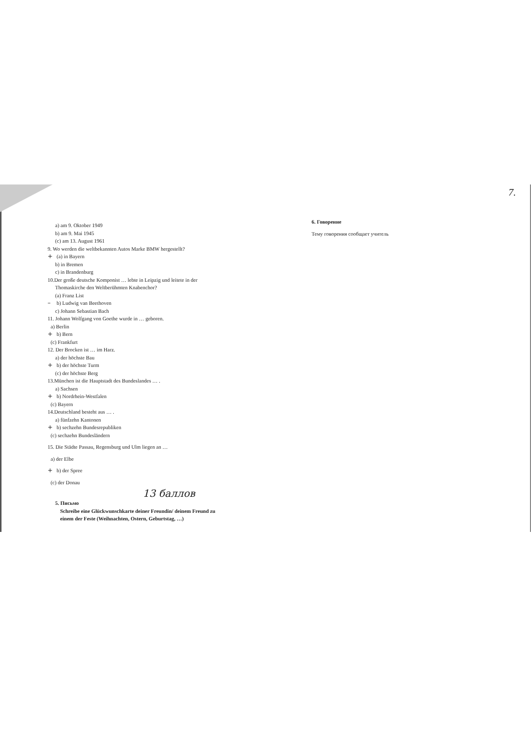a) am 9. Oktober 1949
b) am 9. Mai 1945
(c) am 13. August 1961
9. Wo werden die weltbekannten Autos Marke BMW hergestellt?
+ (a) in Bayern
b) in Bremen
c) in Brandenburg
10.Der große deutsche Komponist … lebte in Leipzig und leitete in der
Thomaskirche den Weltberühmten Knabenchor?
(a) Franz List
– b) Ludwig van Beethoven
c) Johann Sebastian Bach
11. Johann Wolfgang von Goethe wurde in … geboren.
a) Berlin
+ b) Bern
(c) Frankfurt
12. Der Brocken ist … im Harz.
a) der höchste Bau
+ b) der höchste Turm
(c) der höchste Berg
13.München ist die Hauptstadt des Bundeslandes … .
a) Sachsen
+ b) Nordrhein-Westfalen
(c) Bayern
14.Deutschland besteht aus … .
a) fünfzehn Kantonen
+ b) sechzehn Bundesrepubliken
(c) sechzehn Bundesländern
15. Die Städte Passau, Regensburg und Ulm liegen an …
a) der Elbe
+ b) der Spree
(c) der Donau
13 баллов
5. Письмо
Schreibe eine Glückwunschkarte deiner Freundin/ deinem Freund zu
einem der Feste (Weihnachten, Ostern, Geburtstag, …)
7.
6. Говорение
Тему говорения сообщает учитель